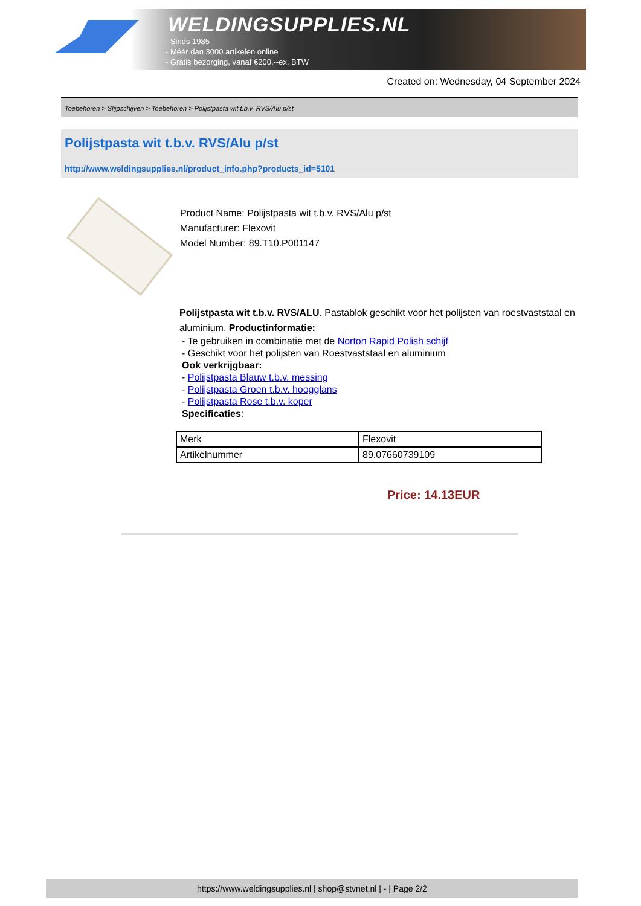WELDINGSUPPLIES.NL
- Sinds 1985
- Méér dan 3000 artikelen online
- Gratis bezorging, vanaf €200,--ex. BTW
Created on: Wednesday, 04 September 2024
Toebehoren > Slijpschijven > Toebehoren > Polijstpasta wit t.b.v. RVS/Alu p/st
Polijstpasta wit t.b.v. RVS/Alu p/st
http://www.weldingsupplies.nl/product_info.php?products_id=5101
Product Name: Polijstpasta wit t.b.v. RVS/Alu p/st
Manufacturer: Flexovit
Model Number: 89.T10.P001147
Polijstpasta wit t.b.v. RVS/ALU. Pastablok geschikt voor het polijsten van roestvaststaal en aluminium. Productinformatie:
- Te gebruiken in combinatie met de Norton Rapid Polish schijf
- Geschikt voor het polijsten van Roestvaststaal en aluminium
Ook verkrijgbaar:
- Polijstpasta Blauw t.b.v. messing
- Polijstpasta Groen t.b.v. hoogglans
- Polijstpasta Rose t.b.v. koper
Specificaties:
| Merk | Flexovit |
| Artikelnummer | 89.07660739109 |
Price: 14.13EUR
https://www.weldingsupplies.nl | shop@stvnet.nl | - | Page 2/2